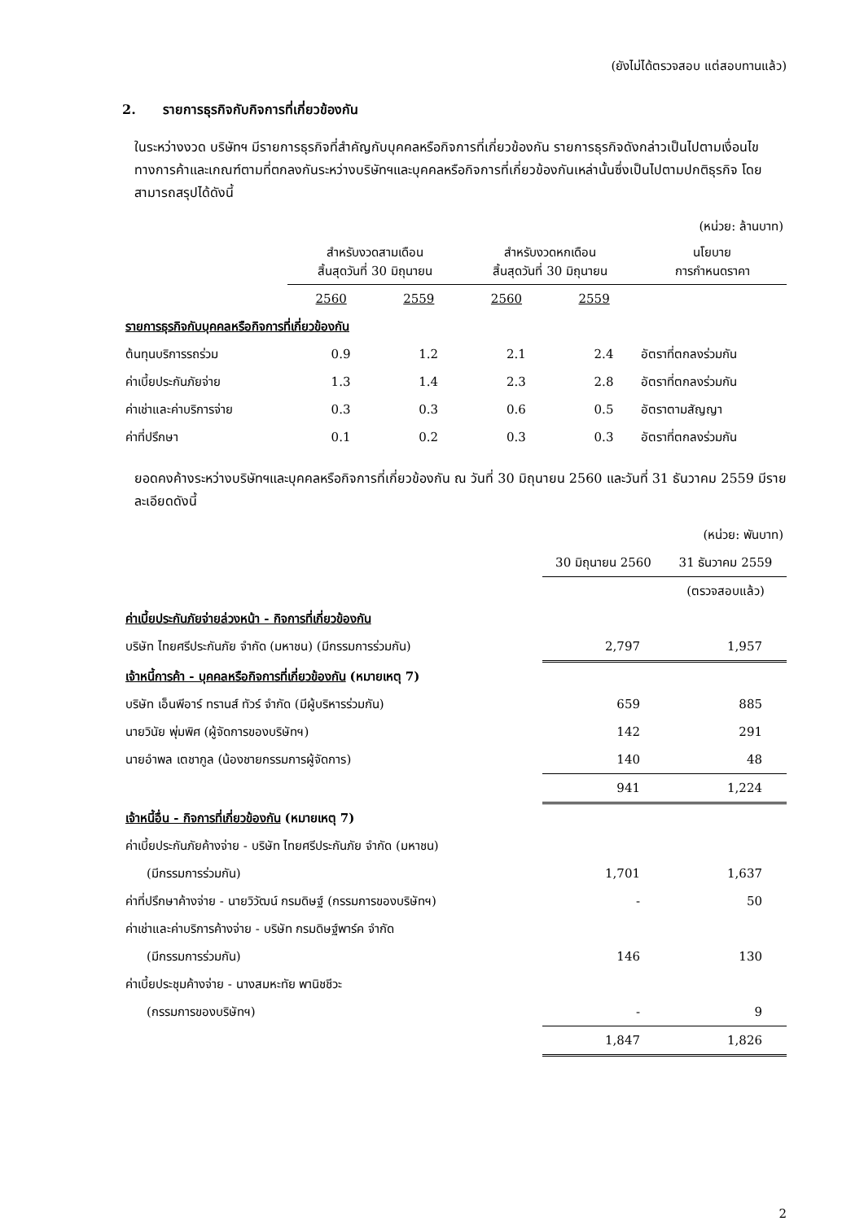(ยังไม่ได้ตรวจสอบ แต่สอบทานแล้ว)
2. รายการธุรกิจกับกิจการที่เกี่ยวข้องกัน
ในระหว่างงวด บริษัทฯ มีรายการธุรกิจที่สำคัญกับบุคคลหรือกิจการที่เกี่ยวข้องกัน รายการธุรกิจดังกล่าวเป็นไปตามเงื่อนไขทางการค้าและเกณฑ์ตามที่ตกลงกันระหว่างบริษัทฯและบุคคลหรือกิจการที่เกี่ยวข้องกันเหล่านั้นซึ่งเป็นไปตามปกติธุรกิจ โดยสามารถสรุปได้ดังนี้
| (หน่วย: ล้านบาท) | | | | | |
| | สำหรับงวดสามเดือน สิ้นสุดวันที่ 30 มิถุนายน | | สำหรับงวดหกเดือน สิ้นสุดวันที่ 30 มิถุนายน | | นโยบาย การกำหนดราคา |
| | 2560 | 2559 | 2560 | 2559 | |
| รายการธุรกิจกับบุคคลหรือกิจการที่เกี่ยวข้องกัน | | | | | |
| ต้นทุนบริการรถร่วม | 0.9 | 1.2 | 2.1 | 2.4 | อัตราที่ตกลงร่วมกัน |
| ค่าเบี้ยประกันภัยจ่าย | 1.3 | 1.4 | 2.3 | 2.8 | อัตราที่ตกลงร่วมกัน |
| ค่าเช่าและค่าบริการจ่าย | 0.3 | 0.3 | 0.6 | 0.5 | อัตราตามสัญญา |
| ค่าที่ปรึกษา | 0.1 | 0.2 | 0.3 | 0.3 | อัตราที่ตกลงร่วมกัน |
ยอดคงค้างระหว่างบริษัทฯและบุคคลหรือกิจการที่เกี่ยวข้องกัน ณ วันที่ 30 มิถุนายน 2560 และวันที่ 31 ธันวาคม 2559 มีรายละเอียดดังนี้
| (หน่วย: พันบาท) | | |
| | 30 มิถุนายน 2560 | 31 ธันวาคม 2559 |
| | | (ตรวจสอบแล้ว) |
| ค่าเบี้ยประกันภัยจ่ายล่วงหน้า - กิจการที่เกี่ยวข้องกัน | | |
| บริษัท ไทยศรีประกันภัย จำกัด (มหาชน) (มีกรรมการร่วมกัน) | 2,797 | 1,957 |
| เจ้าหนี้การค้า - บุคคลหรือกิจการที่เกี่ยวข้องกัน (หมายเหตุ 7) | | |
| บริษัท เอ็นพีอาร์ ทรานส์ ทัวร์ จำกัด (มีผู้บริหารร่วมกัน) | 659 | 885 |
| นายวินัย พุ่มพิศ (ผู้จัดการของบริษัทฯ) | 142 | 291 |
| นายอำพล เตชากูล (น้องชายกรรมการผู้จัดการ) | 140 | 48 |
| | 941 | 1,224 |
| เจ้าหนี้อื่น - กิจการที่เกี่ยวข้องกัน (หมายเหตุ 7) | | |
| ค่าเบี้ยประกันภัยค้างจ่าย - บริษัท ไทยศรีประกันภัย จำกัด (มหาชน) | | |
| (มีกรรมการร่วมกัน) | 1,701 | 1,637 |
| ค่าที่ปรึกษาค้างจ่าย - นายวิวัฒน์ กรมดิษฐ์ (กรรมการของบริษัทฯ) | - | 50 |
| ค่าเช่าและค่าบริการค้างจ่าย - บริษัท กรมดิษฐ์พาร์ค จำกัด | | |
| (มีกรรมการร่วมกัน) | 146 | 130 |
| ค่าเบี้ยประชุมค้างจ่าย - นางสมหะทัย พานิชชีวะ | | |
| (กรรมการของบริษัทฯ) | - | 9 |
| | 1,847 | 1,826 |
2